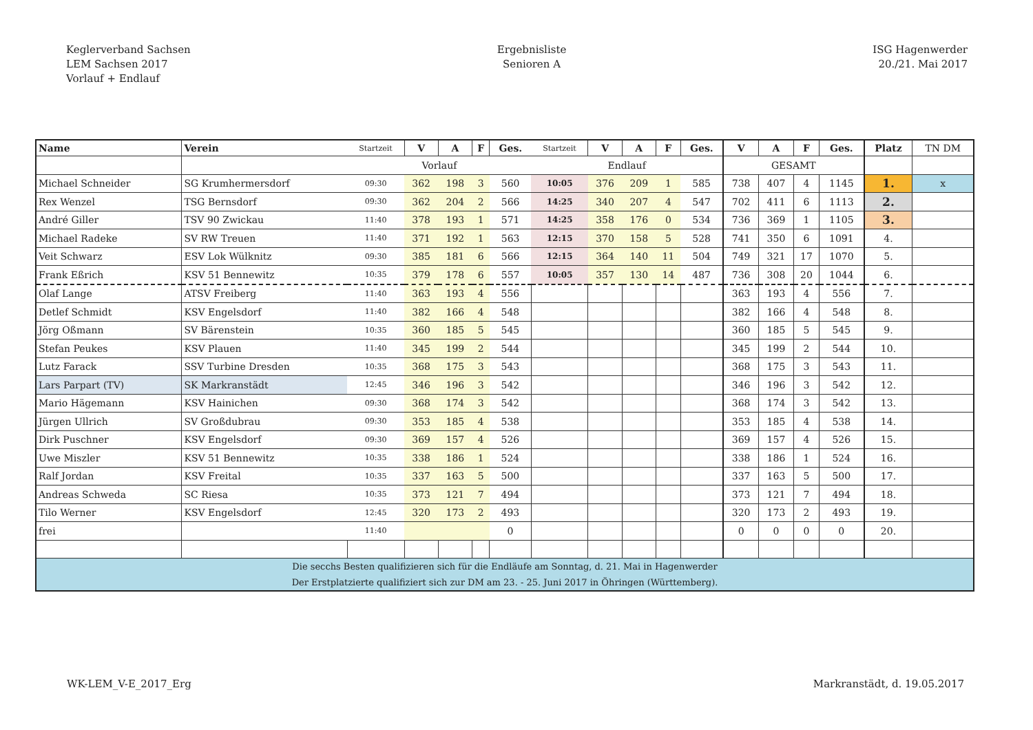Keglerverband Sachsen
LEM Sachsen 2017
Vorlauf + Endlauf
Ergebnisliste
Senioren A
ISG Hagenwerder
20./21. Mai 2017
| Name | Verein | Startzeit | V | A | F | Ges. | Startzeit | V | A | F | Ges. | V | A | F | Ges. | Platz | TN DM |
| --- | --- | --- | --- | --- | --- | --- | --- | --- | --- | --- | --- | --- | --- | --- | --- | --- | --- |
| | | Vorlauf | | | | | Endlauf | | | | | GESAMT | | | | | |
| Michael Schneider | SG Krumhermersdorf | 09:30 | 362 | 198 | 3 | 560 | 10:05 | 376 | 209 | 1 | 585 | 738 | 407 | 4 | 1145 | 1. | x |
| Rex Wenzel | TSG Bernsdorf | 09:30 | 362 | 204 | 2 | 566 | 14:25 | 340 | 207 | 4 | 547 | 702 | 411 | 6 | 1113 | 2. | |
| André Giller | TSV 90 Zwickau | 11:40 | 378 | 193 | 1 | 571 | 14:25 | 358 | 176 | 0 | 534 | 736 | 369 | 1 | 1105 | 3. | |
| Michael Radeke | SV RW Treuen | 11:40 | 371 | 192 | 1 | 563 | 12:15 | 370 | 158 | 5 | 528 | 741 | 350 | 6 | 1091 | 4. | |
| Veit Schwarz | ESV Lok Wülknitz | 09:30 | 385 | 181 | 6 | 566 | 12:15 | 364 | 140 | 11 | 504 | 749 | 321 | 17 | 1070 | 5. | |
| Frank Eßrich | KSV 51 Bennewitz | 10:35 | 379 | 178 | 6 | 557 | 10:05 | 357 | 130 | 14 | 487 | 736 | 308 | 20 | 1044 | 6. | |
| Olaf Lange | ATSV Freiberg | 11:40 | 363 | 193 | 4 | 556 | | | | | | 363 | 193 | 4 | 556 | 7. | |
| Detlef Schmidt | KSV Engelsdorf | 11:40 | 382 | 166 | 4 | 548 | | | | | | 382 | 166 | 4 | 548 | 8. | |
| Jörg Oßmann | SV Bärenstein | 10:35 | 360 | 185 | 5 | 545 | | | | | | 360 | 185 | 5 | 545 | 9. | |
| Stefan Peukes | KSV Plauen | 11:40 | 345 | 199 | 2 | 544 | | | | | | 345 | 199 | 2 | 544 | 10. | |
| Lutz Farack | SSV Turbine Dresden | 10:35 | 368 | 175 | 3 | 543 | | | | | | 368 | 175 | 3 | 543 | 11. | |
| Lars Parpart (TV) | SK Markranstädt | 12:45 | 346 | 196 | 3 | 542 | | | | | | 346 | 196 | 3 | 542 | 12. | |
| Mario Hägemann | KSV Hainichen | 09:30 | 368 | 174 | 3 | 542 | | | | | | 368 | 174 | 3 | 542 | 13. | |
| Jürgen Ullrich | SV Großdubrau | 09:30 | 353 | 185 | 4 | 538 | | | | | | 353 | 185 | 4 | 538 | 14. | |
| Dirk Puschner | KSV Engelsdorf | 09:30 | 369 | 157 | 4 | 526 | | | | | | 369 | 157 | 4 | 526 | 15. | |
| Uwe Miszler | KSV 51 Bennewitz | 10:35 | 338 | 186 | 1 | 524 | | | | | | 338 | 186 | 1 | 524 | 16. | |
| Ralf Jordan | KSV Freital | 10:35 | 337 | 163 | 5 | 500 | | | | | | 337 | 163 | 5 | 500 | 17. | |
| Andreas Schweda | SC Riesa | 10:35 | 373 | 121 | 7 | 494 | | | | | | 373 | 121 | 7 | 494 | 18. | |
| Tilo Werner | KSV Engelsdorf | 12:45 | 320 | 173 | 2 | 493 | | | | | | 320 | 173 | 2 | 493 | 19. | |
| frei | | 11:40 | | | | 0 | | | | | | 0 | 0 | 0 | 0 | 20. | |
| Die secchs Besten qualifizieren sich für die Endläufe am Sonntag, d. 21. Mai in Hagenwerder Der Erstplatzierte qualifiziert sich zur DM am 23. - 25. Juni 2017 in Öhringen (Württemberg). | | | | | | | | | | | | | | | | | |
WK-LEM_V-E_2017_Erg Markranstädt, d. 19.05.2017